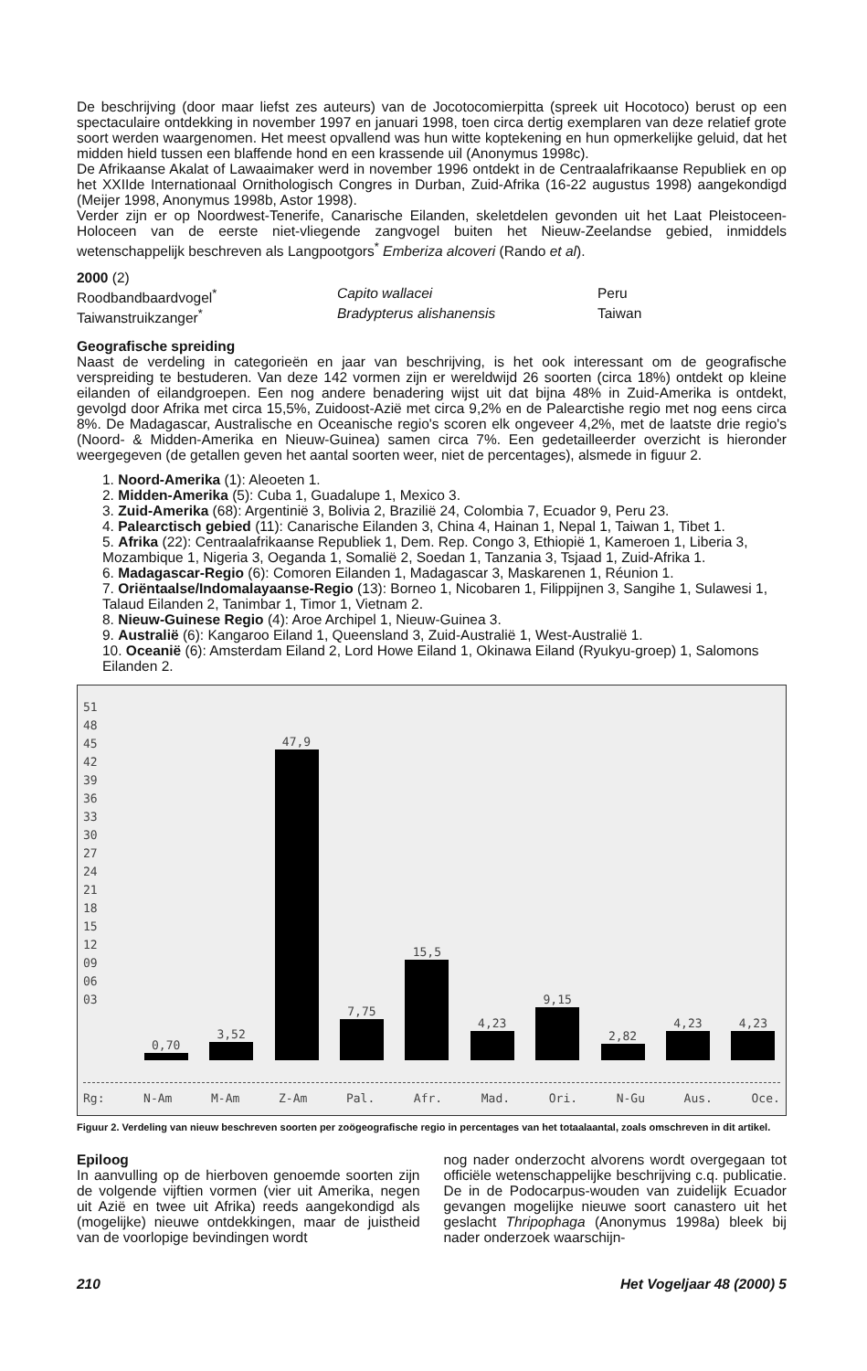De beschrijving (door maar liefst zes auteurs) van de Jocotocomierpitta (spreek uit Hocotoco) berust op een spectaculaire ontdekking in november 1997 en januari 1998, toen circa dertig exemplaren van deze relatief grote soort werden waargenomen. Het meest opvallend was hun witte koptekening en hun opmerkelijke geluid, dat het midden hield tussen een blaffende hond en een krassende uil (Anonymus 1998c).
De Afrikaanse Akalat of Lawaaimaker werd in november 1996 ontdekt in de Centraalafrikaanse Republiek en op het XXIIde Internationaal Ornithologisch Congres in Durban, Zuid-Afrika (16-22 augustus 1998) aangekondigd (Meijer 1998, Anonymus 1998b, Astor 1998).
Verder zijn er op Noordwest-Tenerife, Canarische Eilanden, skeletdelen gevonden uit het Laat Pleistoceen-Holoceen van de eerste niet-vliegende zangvogel buiten het Nieuw-Zeelandse gebied, inmiddels wetenschappelijk beschreven als Langpootgors<sup>*</sup> Emberiza alcoveri (Rando et al).
2000 (2)
Roodbandbaardvogel<sup>*</sup> Capito wallacei Peru
Taiwanstruikzanger<sup>*</sup> Bradypterus alishanensis Taiwan
Geografische spreiding
Naast de verdeling in categorieën en jaar van beschrijving, is het ook interessant om de geografische verspreiding te bestuderen. Van deze 142 vormen zijn er wereldwijd 26 soorten (circa 18%) ontdekt op kleine eilanden of eilandgroepen. Een nog andere benadering wijst uit dat bijna 48% in Zuid-Amerika is ontdekt, gevolgd door Afrika met circa 15,5%, Zuidoost-Azië met circa 9,2% en de Palearctishe regio met nog eens circa 8%. De Madagascar, Australische en Oceanische regio's scoren elk ongeveer 4,2%, met de laatste drie regio's (Noord- & Midden-Amerika en Nieuw-Guinea) samen circa 7%. Een gedetailleerder overzicht is hieronder weergegeven (de getallen geven het aantal soorten weer, niet de percentages), alsmede in figuur 2.
1. Noord-Amerika (1): Aleoeten 1.
2. Midden-Amerika (5): Cuba 1, Guadalupe 1, Mexico 3.
3. Zuid-Amerika (68): Argentinië 3, Bolivia 2, Brazilië 24, Colombia 7, Ecuador 9, Peru 23.
4. Palearctisch gebied (11): Canarische Eilanden 3, China 4, Hainan 1, Nepal 1, Taiwan 1, Tibet 1.
5. Afrika (22): Centraalafrikaanse Republiek 1, Dem. Rep. Congo 3, Ethiopië 1, Kameroen 1, Liberia 3, Mozambique 1, Nigeria 3, Oeganda 1, Somalië 2, Soedan 1, Tanzania 3, Tsjaad 1, Zuid-Afrika 1.
6. Madagascar-Regio (6): Comoren Eilanden 1, Madagascar 3, Maskarenen 1, Réunion 1.
7. Oriëntaalse/Indomalayaanse-Regio (13): Borneo 1, Nicobaren 1, Filippijnen 3, Sangihe 1, Sulawesi 1, Talaud Eilanden 2, Tanimbar 1, Timor 1, Vietnam 2.
8. Nieuw-Guinese Regio (4): Aroe Archipel 1, Nieuw-Guinea 3.
9. Australië (6): Kangaroo Eiland 1, Queensland 3, Zuid-Australië 1, West-Australië 1.
10. Oceanië (6): Amsterdam Eiland 2, Lord Howe Eiland 1, Okinawa Eiland (Ryukyu-groep) 1, Salomons Eilanden 2.
51
48
45
42
39
36
33
30
27
24
21
18
15
12
09
06
03
0,70
3,52
47,9
7,75
15,5
4,23
9,15
2,82
4,23
4,23
Rg: N-Am M-Am Z-Am Pal. Afr. Mad. Ori. N-Gu Aus. Oce.
Figuur 2. Verdeling van nieuw beschreven soorten per zoögeografische regio in percentages van het totaalaantal, zoals omschreven in dit artikel.
Epiloog
In aanvulling op de hierboven genoemde soorten zijn de volgende vijftien vormen (vier uit Amerika, negen uit Azië en twee uit Afrika) reeds aangekondigd als (mogelijke) nieuwe ontdekkingen, maar de juistheid van de voorlopige bevindingen wordt
nog nader onderzocht alvorens wordt overgegaan tot officiële wetenschappelijke beschrijving c.q. publicatie. De in de Podocarpus-wouden van zuidelijk Ecuador gevangen mogelijke nieuwe soort canastero uit het geslacht Thripophaga (Anonymus 1998a) bleek bij nader onderzoek waarschijn-
210 Het Vogeljaar 48 (2000) 5